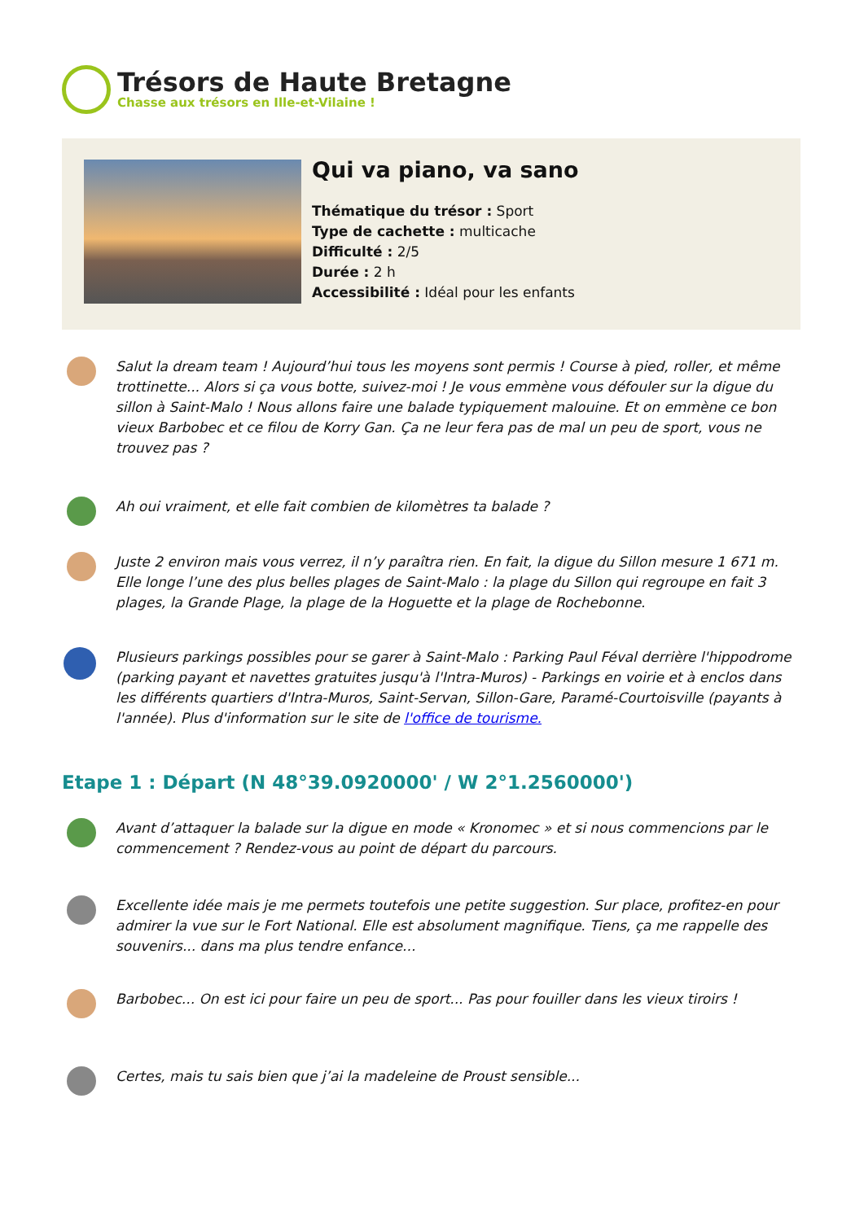Trésors de Haute Bretagne
Chasse aux trésors en Ille-et-Vilaine !
Qui va piano, va sano
Thématique du trésor : Sport
Type de cachette : multicache
Difficulté : 2/5
Durée : 2 h
Accessibilité : Idéal pour les enfants
Salut la dream team ! Aujourd’hui tous les moyens sont permis ! Course à pied, roller, et même trottinette... Alors si ça vous botte, suivez-moi ! Je vous emmène vous défouler sur la digue du sillon à Saint-Malo ! Nous allons faire une balade typiquement malouine. Et on emmène ce bon vieux Barbobec et ce filou de Korry Gan. Ça ne leur fera pas de mal un peu de sport, vous ne trouvez pas ?
Ah oui vraiment, et elle fait combien de kilomètres ta balade ?
Juste 2 environ mais vous verrez, il n’y paraîtra rien. En fait, la digue du Sillon mesure 1 671 m. Elle longe l’une des plus belles plages de Saint-Malo : la plage du Sillon qui regroupe en fait 3 plages, la Grande Plage, la plage de la Hoguette et la plage de Rochebonne.
Plusieurs parkings possibles pour se garer à Saint-Malo : Parking Paul Féval derrière l'hippodrome (parking payant et navettes gratuites jusqu'à l'Intra-Muros) - Parkings en voirie et à enclos dans les différents quartiers d'Intra-Muros, Saint-Servan, Sillon-Gare, Paramé-Courtoisville (payants à l'année). Plus d'information sur le site de l'office de tourisme.
Etape 1 : Départ (N 48°39.0920000' / W 2°1.2560000')
Avant d’attaquer la balade sur la digue en mode « Kronomec » et si nous commencions par le commencement ? Rendez-vous au point de départ du parcours.
Excellente idée mais je me permets toutefois une petite suggestion. Sur place, profitez-en pour admirer la vue sur le Fort National. Elle est absolument magnifique. Tiens, ça me rappelle des souvenirs... dans ma plus tendre enfance...
Barbobec... On est ici pour faire un peu de sport... Pas pour fouiller dans les vieux tiroirs !
Certes, mais tu sais bien que j’ai la madeleine de Proust sensible...